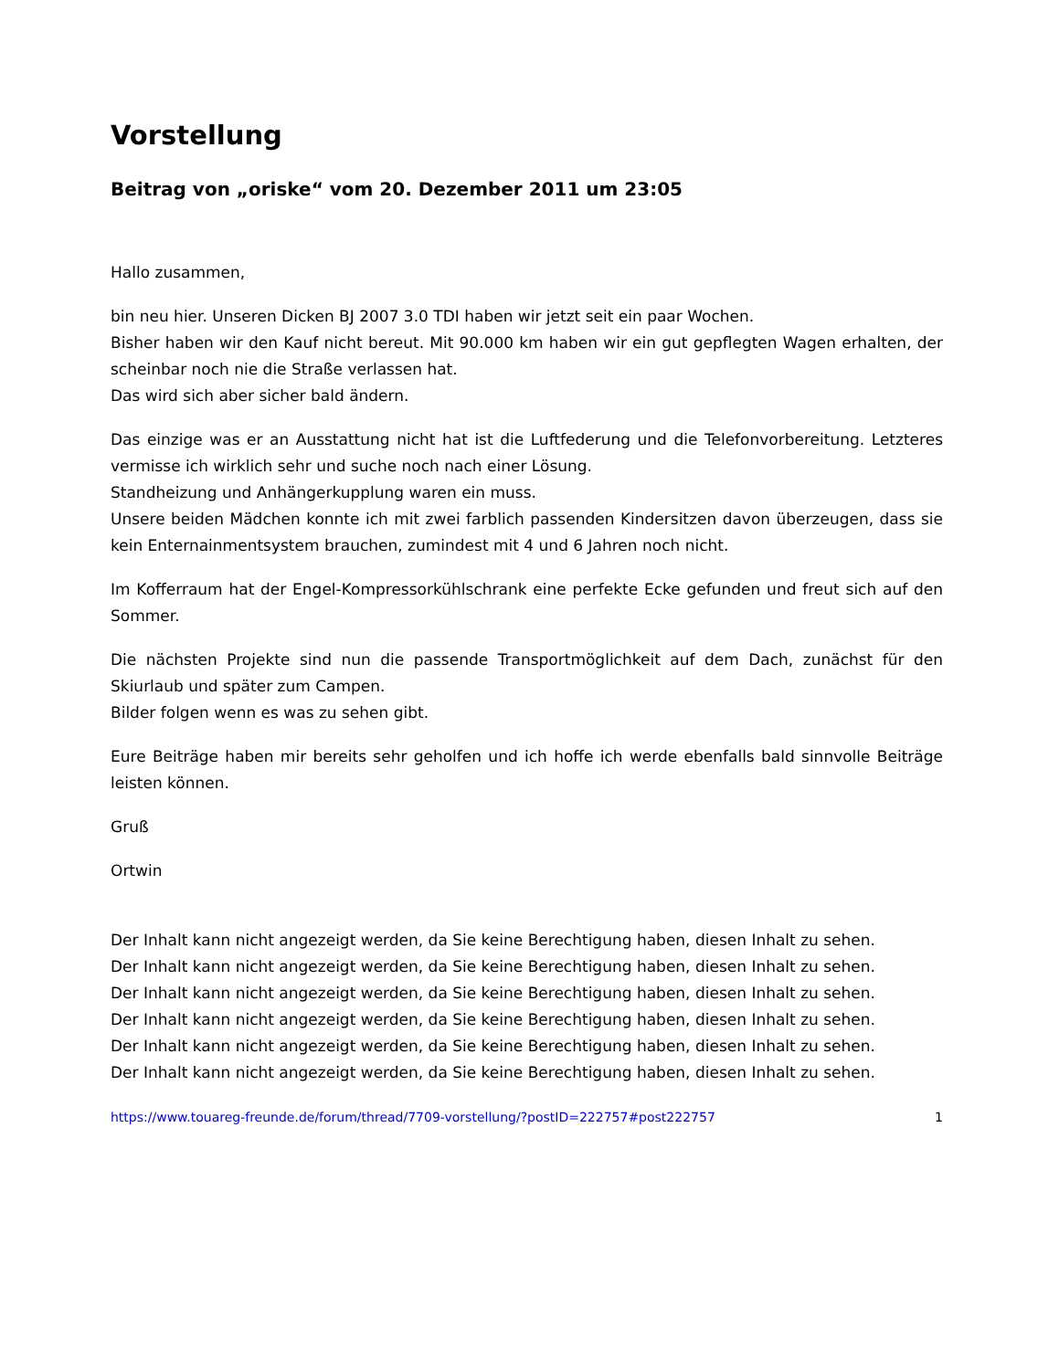Vorstellung
Beitrag von „oriske“ vom 20. Dezember 2011 um 23:05
Hallo zusammen,
bin neu hier. Unseren Dicken BJ 2007 3.0 TDI haben wir jetzt seit ein paar Wochen.
Bisher haben wir den Kauf nicht bereut. Mit 90.000 km haben wir ein gut gepflegten Wagen erhalten, der scheinbar noch nie die Straße verlassen hat.
Das wird sich aber sicher bald ändern.
Das einzige was er an Ausstattung nicht hat ist die Luftfederung und die Telefonvorbereitung. Letzteres vermisse ich wirklich sehr und suche noch nach einer Lösung.
Standheizung und Anhängerkupplung waren ein muss.
Unsere beiden Mädchen konnte ich mit zwei farblich passenden Kindersitzen davon überzeugen, dass sie kein Enternainmentsystem brauchen, zumindest mit 4 und 6 Jahren noch nicht.
Im Kofferraum hat der Engel-Kompressorkühlschrank eine perfekte Ecke gefunden und freut sich auf den Sommer.
Die nächsten Projekte sind nun die passende Transportmöglichkeit auf dem Dach, zunächst für den Skiurlaub und später zum Campen.
Bilder folgen wenn es was zu sehen gibt.
Eure Beiträge haben mir bereits sehr geholfen und ich hoffe ich werde ebenfalls bald sinnvolle Beiträge leisten können.
Gruß
Ortwin
Der Inhalt kann nicht angezeigt werden, da Sie keine Berechtigung haben, diesen Inhalt zu sehen.
Der Inhalt kann nicht angezeigt werden, da Sie keine Berechtigung haben, diesen Inhalt zu sehen.
Der Inhalt kann nicht angezeigt werden, da Sie keine Berechtigung haben, diesen Inhalt zu sehen.
Der Inhalt kann nicht angezeigt werden, da Sie keine Berechtigung haben, diesen Inhalt zu sehen.
Der Inhalt kann nicht angezeigt werden, da Sie keine Berechtigung haben, diesen Inhalt zu sehen.
Der Inhalt kann nicht angezeigt werden, da Sie keine Berechtigung haben, diesen Inhalt zu sehen.
https://www.touareg-freunde.de/forum/thread/7709-vorstellung/?postID=222757#post222757 1